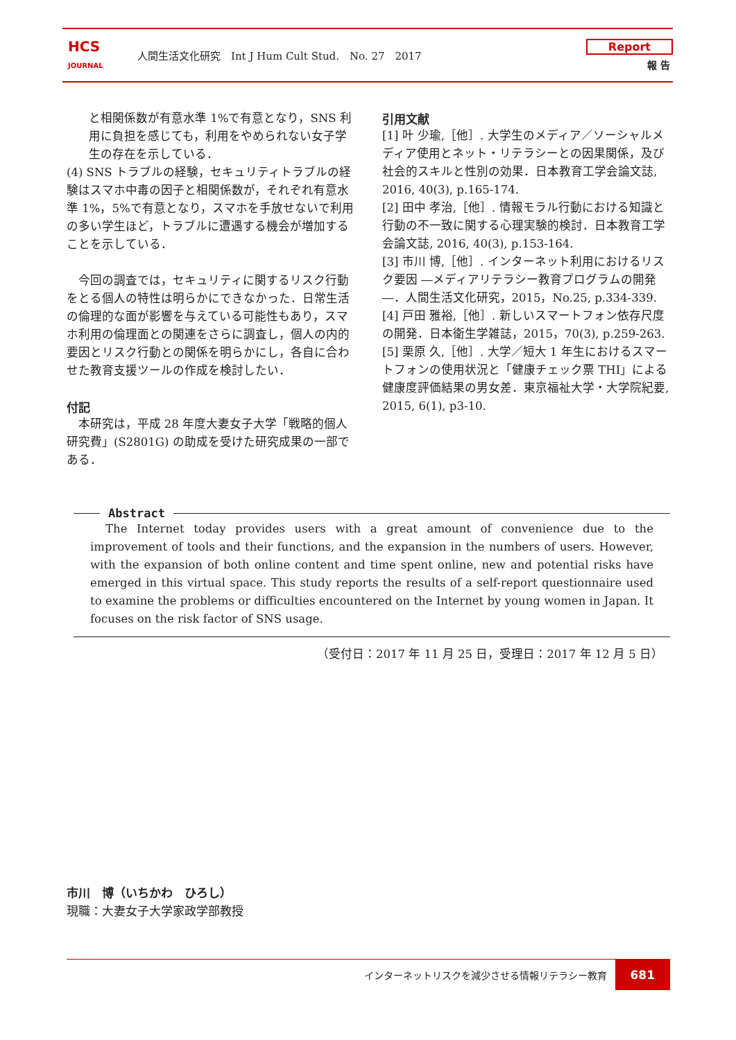HCS
JOURNAL
人間生活文化研究　Int J Hum Cult Stud.　No. 27　2017
Report
報 告
と相関係数が有意水準 1%で有意となり，SNS 利用に負担を感じても，利用をやめられない女子学生の存在を示している．
(4) SNS トラブルの経験，セキュリティトラブルの経験はスマホ中毒の因子と相関係数が，それぞれ有意水準 1%，5%で有意となり，スマホを手放せないで利用の多い学生ほど，トラブルに遭遇する機会が増加することを示している．
今回の調査では，セキュリティに関するリスク行動をとる個人の特性は明らかにできなかった．日常生活の倫理的な面が影響を与えている可能性もあり，スマホ利用の倫理面との関連をさらに調査し，個人の内的要因とリスク行動との関係を明らかにし，各自に合わせた教育支援ツールの作成を検討したい．
付記
本研究は，平成 28 年度大妻女子大学「戦略的個人研究費」(S2801G) の助成を受けた研究成果の一部である．
引用文献
[1] 叶 少瑜,［他］. 大学生のメディア／ソーシャルメディア使用とネット・リテラシーとの因果関係，及び社会的スキルと性別の効果．日本教育工学会論文誌, 2016, 40(3), p.165-174.
[2] 田中 孝治,［他］. 情報モラル行動における知識と行動の不一致に関する心理実験的検討．日本教育工学会論文誌, 2016, 40(3), p.153-164.
[3] 市川 博,［他］. インターネット利用におけるリスク要因 ―メディアリテラシー教育プログラムの開発―．人間生活文化研究，2015，No.25, p.334-339.
[4] 戸田 雅裕,［他］. 新しいスマートフォン依存尺度の開発．日本衛生学雑誌，2015，70(3), p.259-263.
[5] 栗原 久,［他］. 大学／短大 1 年生におけるスマートフォンの使用状況と「健康チェック票 THI」による健康度評価結果の男女差．東京福祉大学・大学院紀要, 2015, 6(1), p3-10.
Abstract
The Internet today provides users with a great amount of convenience due to the improvement of tools and their functions, and the expansion in the numbers of users. However, with the expansion of both online content and time spent online, new and potential risks have emerged in this virtual space. This study reports the results of a self-report questionnaire used to examine the problems or difficulties encountered on the Internet by young women in Japan. It focuses on the risk factor of SNS usage.
（受付日：2017 年 11 月 25 日，受理日：2017 年 12 月 5 日）
市川　博（いちかわ　ひろし）
現職：大妻女子大学家政学部教授
インターネットリスクを減少させる情報リテラシー教育
681